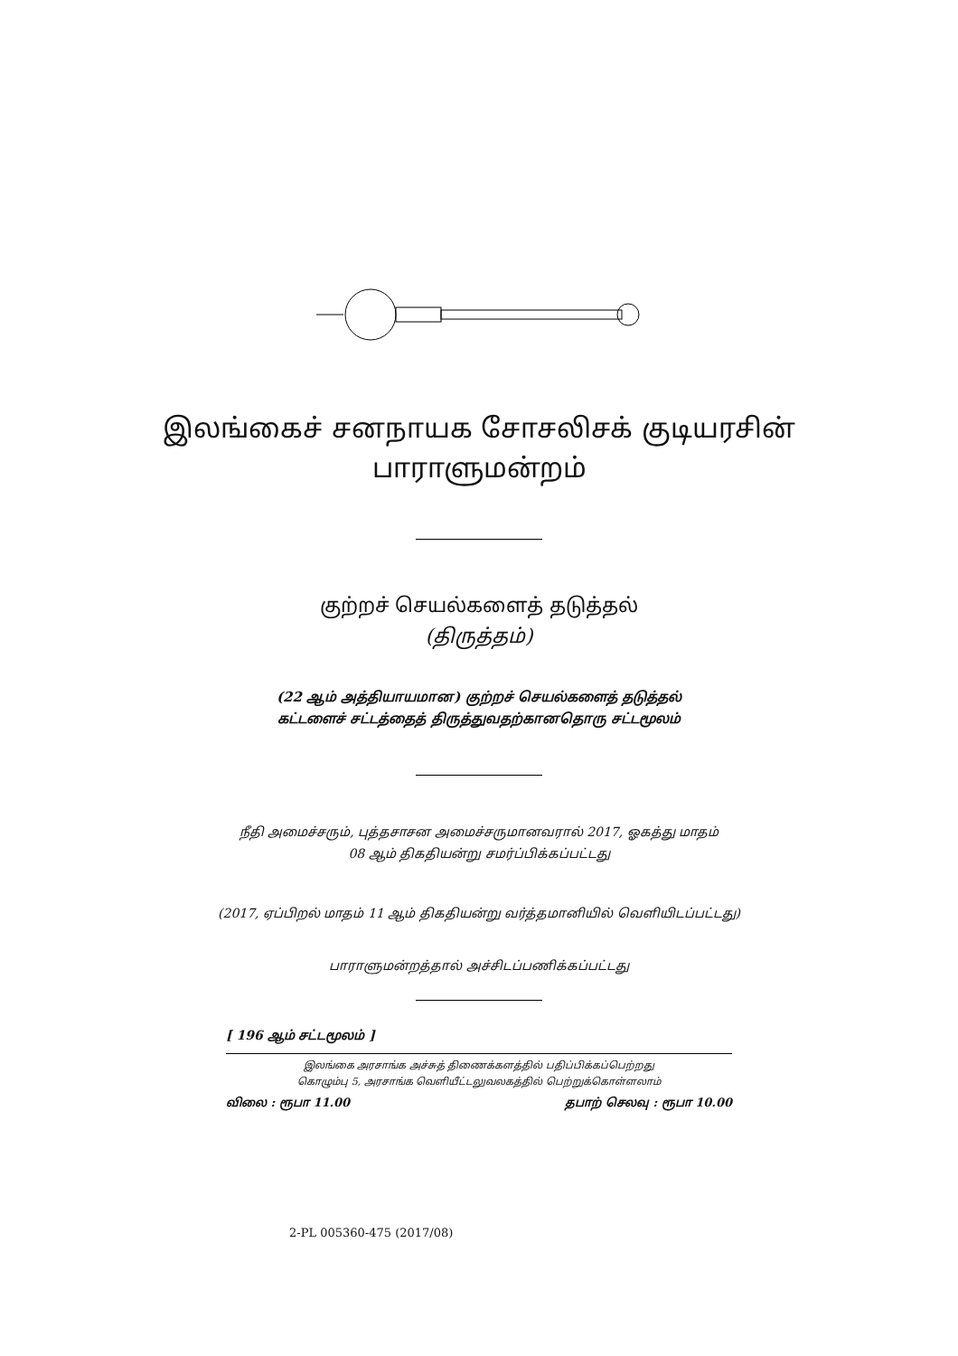இலங்கைச் சனநாயக சோசலிசக் குடியரசின்
பாராளுமன்றம்
குற்றச் செயல்களைத் தடுத்தல்
(திருத்தம்)
(22 ஆம் அத்தியாயமான) குற்றச் செயல்களைத் தடுத்தல்
கட்டளைச் சட்டத்தைத் திருத்துவதற்கானதொரு சட்டமூலம்
நீதி அமைச்சரும், புத்தசாசன அமைச்சருமானவரால் 2017, ஓகத்து மாதம்
08 ஆம் திகதியன்று சமர்ப்பிக்கப்பட்டது
(2017, ஏப்பிறல் மாதம் 11 ஆம் திகதியன்று வர்த்தமானியில் வெளியிடப்பட்டது)
பாராளுமன்றத்தால் அச்சிடப்பணிக்கப்பட்டது
[ 196 ஆம் சட்டமூலம் ]
இலங்கை அரசாங்க அச்சுத் திணைக்களத்தில் பதிப்பிக்கப்பெற்றது
கொழும்பு 5, அரசாங்க வெளியீட்டலுவலகத்தில் பெற்றுக்கொள்ளலாம்
விலை : ரூபா 11.00 தபாற் செலவு : ரூபா 10.00
2-PL 005360-475 (2017/08)